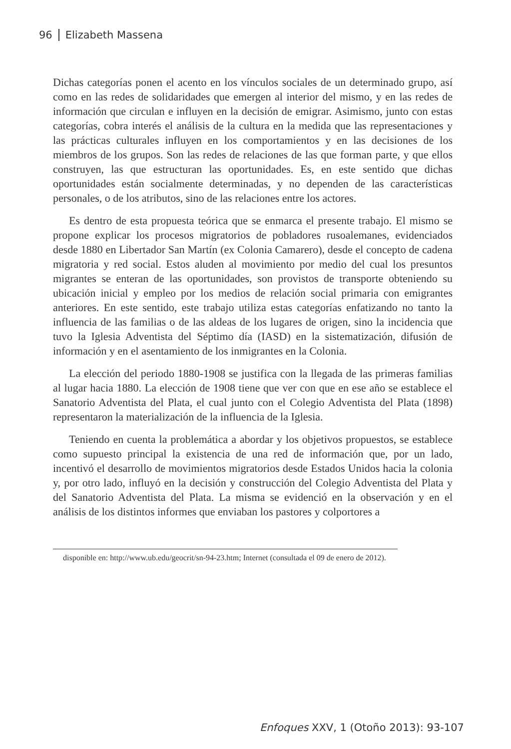96 Elizabeth Massena
Dichas categorías ponen el acento en los vínculos sociales de un determinado grupo, así como en las redes de solidaridades que emergen al interior del mismo, y en las redes de información que circulan e influyen en la decisión de emigrar. Asimismo, junto con estas categorías, cobra interés el análisis de la cultura en la medida que las representaciones y las prácticas culturales influyen en los comportamientos y en las decisiones de los miembros de los grupos. Son las redes de relaciones de las que forman parte, y que ellos construyen, las que estructuran las oportunidades. Es, en este sentido que dichas oportunidades están socialmente determinadas, y no dependen de las características personales, o de los atributos, sino de las relaciones entre los actores.
Es dentro de esta propuesta teórica que se enmarca el presente trabajo. El mismo se propone explicar los procesos migratorios de pobladores rusoalemanes, evidenciados desde 1880 en Libertador San Martín (ex Colonia Camarero), desde el concepto de cadena migratoria y red social. Estos aluden al movimiento por medio del cual los presuntos migrantes se enteran de las oportunidades, son provistos de transporte obteniendo su ubicación inicial y empleo por los medios de relación social primaria con emigrantes anteriores. En este sentido, este trabajo utiliza estas categorías enfatizando no tanto la influencia de las familias o de las aldeas de los lugares de origen, sino la incidencia que tuvo la Iglesia Adventista del Séptimo día (IASD) en la sistematización, difusión de información y en el asentamiento de los inmigrantes en la Colonia.
La elección del periodo 1880-1908 se justifica con la llegada de las primeras familias al lugar hacia 1880. La elección de 1908 tiene que ver con que en ese año se establece el Sanatorio Adventista del Plata, el cual junto con el Colegio Adventista del Plata (1898) representaron la materialización de la influencia de la Iglesia.
Teniendo en cuenta la problemática a abordar y los objetivos propuestos, se establece como supuesto principal la existencia de una red de información que, por un lado, incentivó el desarrollo de movimientos migratorios desde Estados Unidos hacia la colonia y, por otro lado, influyó en la decisión y construcción del Colegio Adventista del Plata y del Sanatorio Adventista del Plata. La misma se evidenció en la observación y en el análisis de los distintos informes que enviaban los pastores y colportores a
disponible en: http://www.ub.edu/geocrit/sn-94-23.htm; Internet (consultada el 09 de enero de 2012).
Enfoques XXV, 1 (Otoño 2013): 93-107